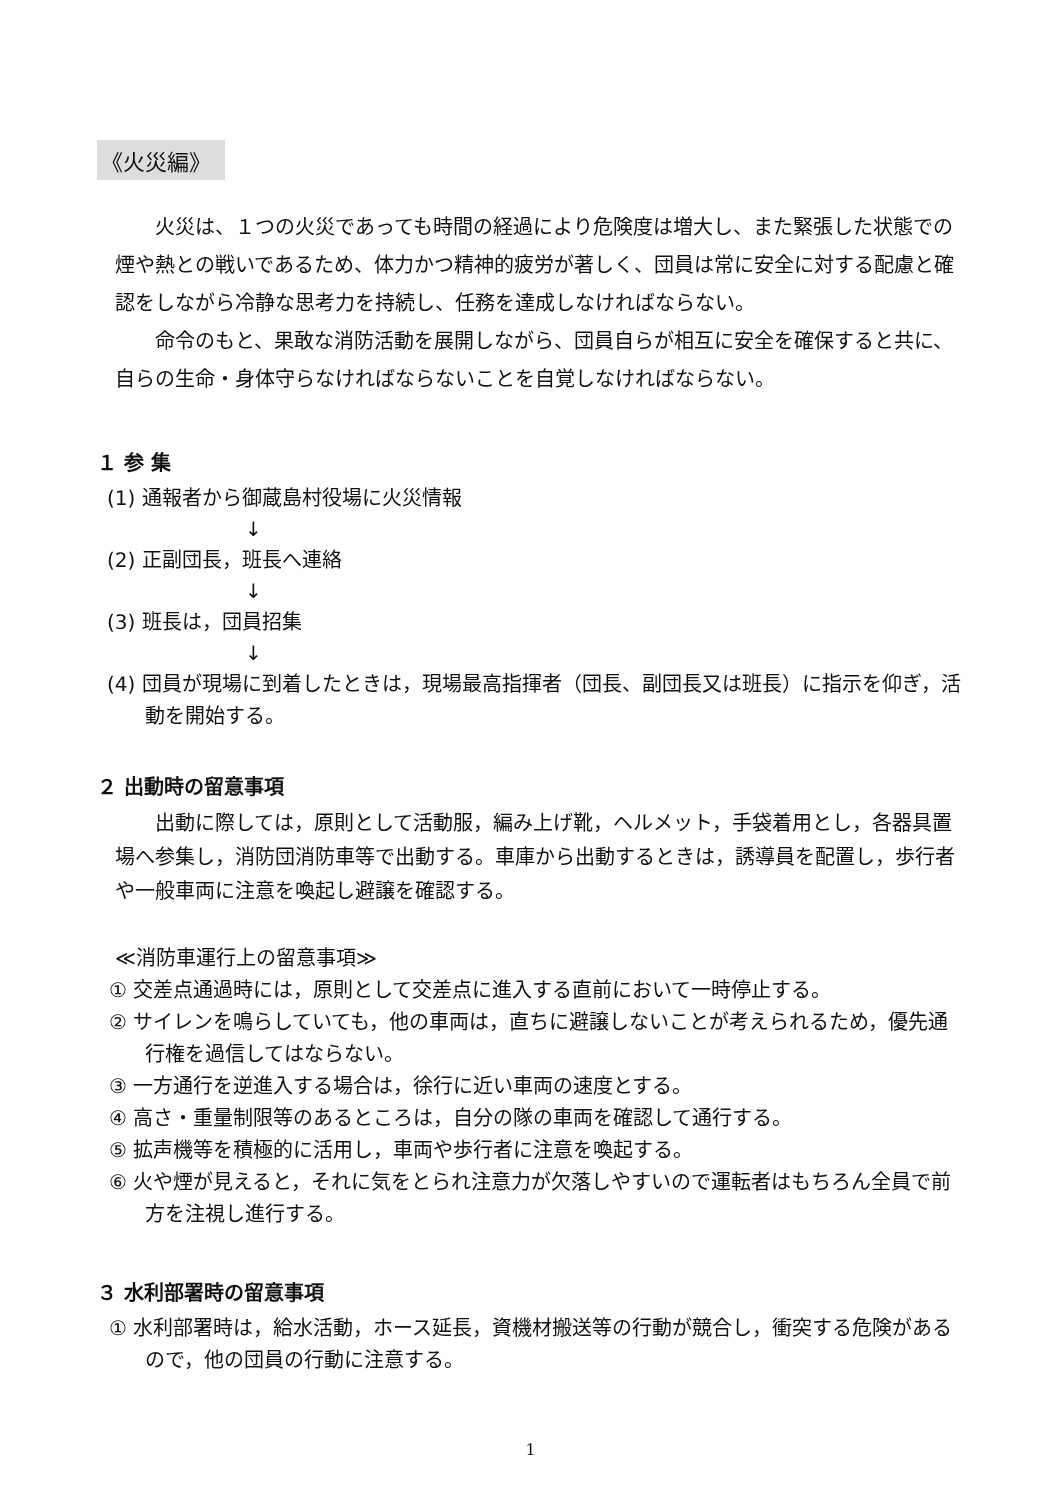《火災編》
火災は、１つの火災であっても時間の経過により危険度は増大し、また緊張した状態での煙や熱との戦いであるため、体力かつ精神的疲労が著しく、団員は常に安全に対する配慮と確認をしながら冷静な思考力を持続し、任務を達成しなければならない。
命令のもと、果敢な消防活動を展開しながら、団員自らが相互に安全を確保すると共に、自らの生命・身体守らなければならないことを自覚しなければならない。
１ 参 集
(1) 通報者から御蔵島村役場に火災情報
↓
(2) 正副団長，班長へ連絡
↓
(3) 班長は，団員招集
↓
(4) 団員が現場に到着したときは，現場最高指揮者（団長、副団長又は班長）に指示を仰ぎ，活動を開始する。
２ 出動時の留意事項
出動に際しては，原則として活動服，編み上げ靴，ヘルメット，手袋着用とし，各器具置場へ参集し，消防団消防車等で出動する。車庫から出動するときは，誘導員を配置し，歩行者や一般車両に注意を喚起し避譲を確認する。
≪消防車運行上の留意事項≫
① 交差点通過時には，原則として交差点に進入する直前において一時停止する。
② サイレンを鳴らしていても，他の車両は，直ちに避譲しないことが考えられるため，優先通行権を過信してはならない。
③ 一方通行を逆進入する場合は，徐行に近い車両の速度とする。
④ 高さ・重量制限等のあるところは，自分の隊の車両を確認して通行する。
⑤ 拡声機等を積極的に活用し，車両や歩行者に注意を喚起する。
⑥ 火や煙が見えると，それに気をとられ注意力が欠落しやすいので運転者はもちろん全員で前方を注視し進行する。
３ 水利部署時の留意事項
① 水利部署時は，給水活動，ホース延長，資機材搬送等の行動が競合し，衝突する危険があるので，他の団員の行動に注意する。
1